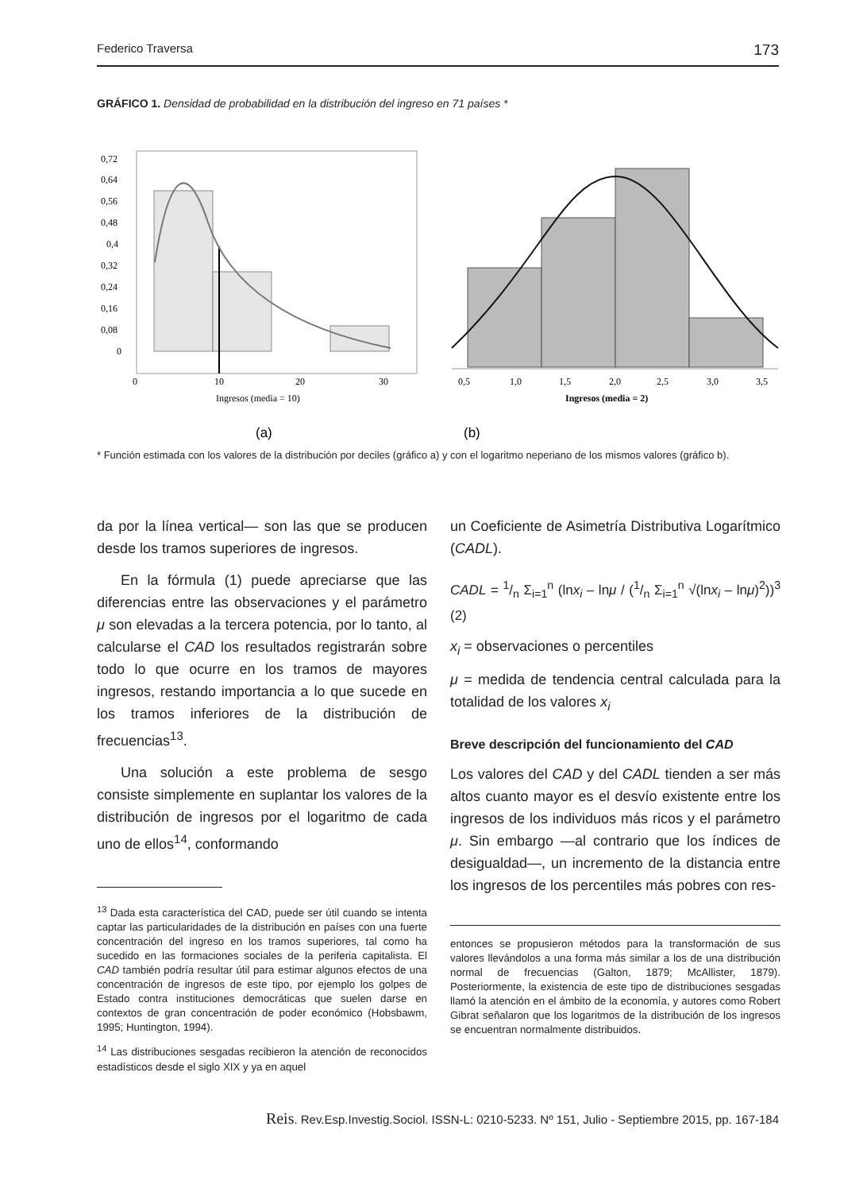Federico Traversa 173
GRÁFICO 1. Densidad de probabilidad en la distribución del ingreso en 71 países *
0,72
0,64
0,56
0,48
0,4
0,32
0,24
0,16
0,08
0
0
10
20
30
Ingresos (media = 10)
0,5
1,0
1,5
2,0
2,5
3,0
3,5
Ingresos (media = 2)
(a)
(b)
* Función estimada con los valores de la distribución por deciles (gráfico a) y con el logaritmo neperiano de los mismos valores (gráfico b).
da por la línea vertical— son las que se producen desde los tramos superiores de ingresos.
En la fórmula (1) puede apreciarse que las diferencias entre las observaciones y el parámetro μ son elevadas a la tercera potencia, por lo tanto, al calcularse el CAD los resultados registrarán sobre todo lo que ocurre en los tramos de mayores ingresos, restando importancia a lo que sucede en los tramos inferiores de la distribución de frecuencias<sup>13</sup>.
Una solución a este problema de sesgo consiste simplemente en suplantar los valores de la distribución de ingresos por el logaritmo de cada uno de ellos<sup>14</sup>, conformando
<sup>13</sup> Dada esta característica del CAD, puede ser útil cuando se intenta captar las particularidades de la distribución en países con una fuerte concentración del ingreso en los tramos superiores, tal como ha sucedido en las formaciones sociales de la periferia capitalista. El CAD también podría resultar útil para estimar algunos efectos de una concentración de ingresos de este tipo, por ejemplo los golpes de Estado contra instituciones democráticas que suelen darse en contextos de gran concentración de poder económico (Hobsbawm, 1995; Huntington, 1994).
<sup>14</sup> Las distribuciones sesgadas recibieron la atención de reconocidos estadísticos desde el siglo XIX y ya en aquel
un Coeficiente de Asimetría Distributiva Logarítmico (CADL).
CADL = 1/n Σ<sub>i=1</sub><sup>n</sup> (lnx<sub>i</sub> – lnμ / (1/n Σ<sub>i=1</sub><sup>n</sup> √(lnx<sub>i</sub> – lnμ)<sup>2</sup>))<sup>3</sup> (2)
x<sub>i</sub> = observaciones o percentiles
μ = medida de tendencia central calculada para la totalidad de los valores x<sub>i</sub>
Breve descripción del funcionamiento del CAD
Los valores del CAD y del CADL tienden a ser más altos cuanto mayor es el desvío existente entre los ingresos de los individuos más ricos y el parámetro μ. Sin embargo —al contrario que los índices de desigualdad—, un incremento de la distancia entre los ingresos de los percentiles más pobres con res-
entonces se propusieron métodos para la transformación de sus valores llevándolos a una forma más similar a los de una distribución normal de frecuencias (Galton, 1879; McAllister, 1879). Posteriormente, la existencia de este tipo de distribuciones sesgadas llamó la atención en el ámbito de la economía, y autores como Robert Gibrat señalaron que los logaritmos de la distribución de los ingresos se encuentran normalmente distribuidos.
Reis. Rev.Esp.Investig.Sociol. ISSN-L: 0210-5233. Nº 151, Julio - Septiembre 2015, pp. 167-184